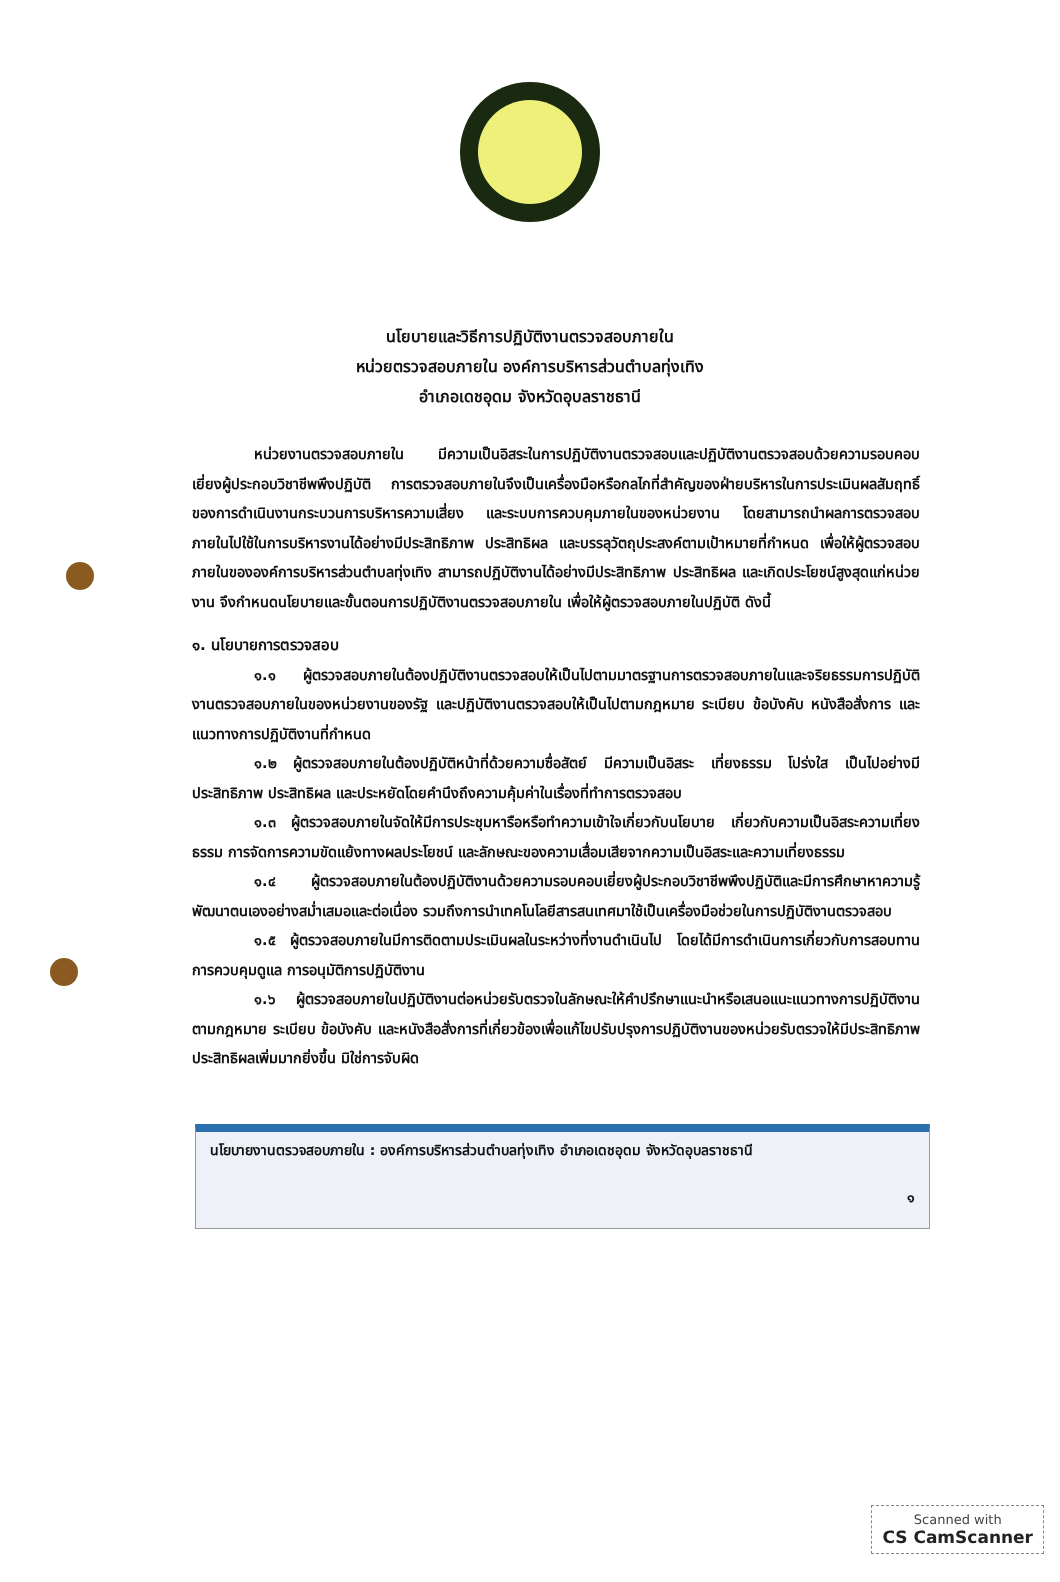นโยบายและวิธีการปฏิบัติงานตรวจสอบภายใน
หน่วยตรวจสอบภายใน องค์การบริหารส่วนตำบลทุ่งเทิง
อำเภอเดชอุดม จังหวัดอุบลราชธานี
หน่วยงานตรวจสอบภายใน มีความเป็นอิสระในการปฏิบัติงานตรวจสอบและปฏิบัติงานตรวจสอบด้วยความรอบคอบเยี่ยงผู้ประกอบวิชาชีพพึงปฏิบัติ การตรวจสอบภายในจึงเป็นเครื่องมือหรือกลไกที่สำคัญของฝ่ายบริหารในการประเมินผลสัมฤทธิ์ของการดำเนินงานกระบวนการบริหารความเสี่ยง และระบบการควบคุมภายในของหน่วยงาน โดยสามารถนำผลการตรวจสอบภายในไปใช้ในการบริหารงานได้อย่างมีประสิทธิภาพ ประสิทธิผล และบรรลุวัตถุประสงค์ตามเป้าหมายที่กำหนด เพื่อให้ผู้ตรวจสอบภายในขององค์การบริหารส่วนตำบลทุ่งเทิง สามารถปฏิบัติงานได้อย่างมีประสิทธิภาพ ประสิทธิผล และเกิดประโยชน์สูงสุดแก่หน่วยงาน จึงกำหนดนโยบายและขั้นตอนการปฏิบัติงานตรวจสอบภายใน เพื่อให้ผู้ตรวจสอบภายในปฏิบัติ ดังนี้
๑. นโยบายการตรวจสอบ
๑.๑ ผู้ตรวจสอบภายในต้องปฏิบัติงานตรวจสอบให้เป็นไปตามมาตรฐานการตรวจสอบภายในและจริยธรรมการปฏิบัติงานตรวจสอบภายในของหน่วยงานของรัฐ และปฏิบัติงานตรวจสอบให้เป็นไปตามกฎหมาย ระเบียบ ข้อบังคับ หนังสือสั่งการ และแนวทางการปฏิบัติงานที่กำหนด
๑.๒ ผู้ตรวจสอบภายในต้องปฏิบัติหน้าที่ด้วยความซื่อสัตย์ มีความเป็นอิสระ เที่ยงธรรม โปร่งใส เป็นไปอย่างมีประสิทธิภาพ ประสิทธิผล และประหยัดโดยคำนึงถึงความคุ้มค่าในเรื่องที่ทำการตรวจสอบ
๑.๓ ผู้ตรวจสอบภายในจัดให้มีการประชุมหารือหรือทำความเข้าใจเกี่ยวกับนโยบาย เกี่ยวกับความเป็นอิสระความเที่ยงธรรม การจัดการความขัดแย้งทางผลประโยชน์ และลักษณะของความเสื่อมเสียจากความเป็นอิสระและความเที่ยงธรรม
๑.๔ ผู้ตรวจสอบภายในต้องปฏิบัติงานด้วยความรอบคอบเยี่ยงผู้ประกอบวิชาชีพพึงปฏิบัติและมีการศึกษาหาความรู้ พัฒนาตนเองอย่างสม่ำเสมอและต่อเนื่อง รวมถึงการนำเทคโนโลยีสารสนเทศมาใช้เป็นเครื่องมือช่วยในการปฏิบัติงานตรวจสอบ
๑.๕ ผู้ตรวจสอบภายในมีการติดตามประเมินผลในระหว่างที่งานดำเนินไป โดยได้มีการดำเนินการเกี่ยวกับการสอบทานการควบคุมดูแล การอนุมัติการปฏิบัติงาน
๑.๖ ผู้ตรวจสอบภายในปฏิบัติงานต่อหน่วยรับตรวจในลักษณะให้คำปรึกษาแนะนำหรือเสนอแนะแนวทางการปฏิบัติงานตามกฎหมาย ระเบียบ ข้อบังคับ และหนังสือสั่งการที่เกี่ยวข้องเพื่อแก้ไขปรับปรุงการปฏิบัติงานของหน่วยรับตรวจให้มีประสิทธิภาพ ประสิทธิผลเพิ่มมากยิ่งขึ้น มิใช่การจับผิด
นโยบายงานตรวจสอบภายใน : องค์การบริหารส่วนตำบลทุ่งเทิง อำเภอเดชอุดม จังหวัดอุบลราชธานี
๑
Scanned with
CS CamScanner